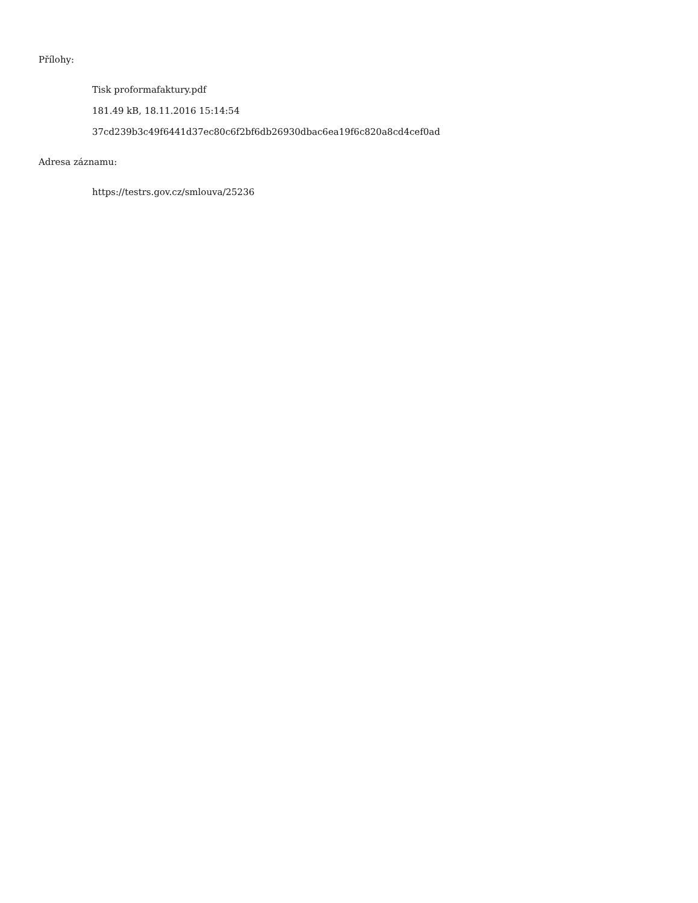Přílohy:
Tisk proformafaktury.pdf
181.49 kB, 18.11.2016 15:14:54
37cd239b3c49f6441d37ec80c6f2bf6db26930dbac6ea19f6c820a8cd4cef0ad
Adresa záznamu:
https://testrs.gov.cz/smlouva/25236